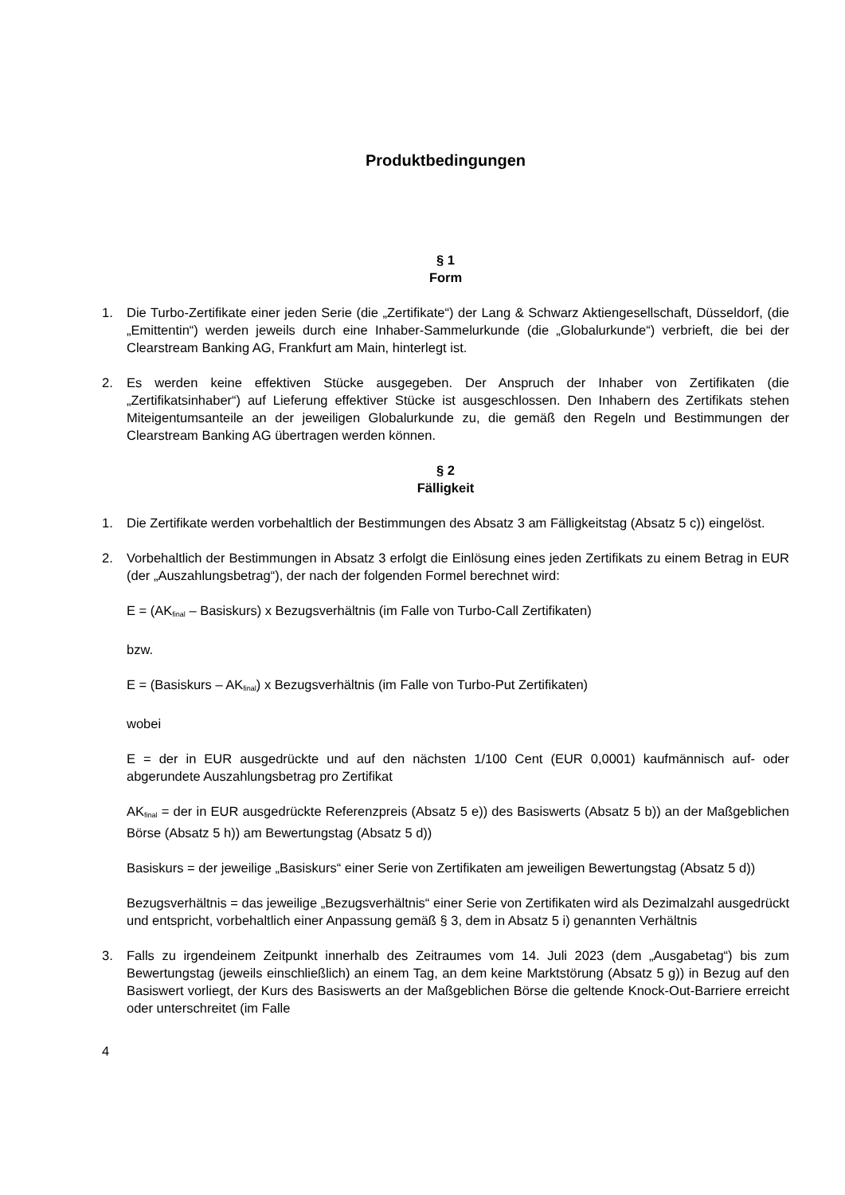Produktbedingungen
§ 1
Form
1. Die Turbo-Zertifikate einer jeden Serie (die „Zertifikate“) der Lang & Schwarz Aktiengesellschaft, Düsseldorf, (die „Emittentin“) werden jeweils durch eine Inhaber-Sammelurkunde (die „Globalurkunde“) verbrieft, die bei der Clearstream Banking AG, Frankfurt am Main, hinterlegt ist.
2. Es werden keine effektiven Stücke ausgegeben. Der Anspruch der Inhaber von Zertifikaten (die „Zertifikatsinhaber“) auf Lieferung effektiver Stücke ist ausgeschlossen. Den Inhabern des Zertifikats stehen Miteigentumsanteile an der jeweiligen Globalurkunde zu, die gemäß den Regeln und Bestimmungen der Clearstream Banking AG übertragen werden können.
§ 2
Fälligkeit
1. Die Zertifikate werden vorbehaltlich der Bestimmungen des Absatz 3 am Fälligkeitstag (Absatz 5 c)) eingelöst.
2. Vorbehaltlich der Bestimmungen in Absatz 3 erfolgt die Einlösung eines jeden Zertifikats zu einem Betrag in EUR (der „Auszahlungsbetrag“), der nach der folgenden Formel berechnet wird:
E = (AK<sub>final</sub> – Basiskurs) x Bezugsverhältnis (im Falle von Turbo-Call Zertifikaten)
bzw.
E = (Basiskurs – AK<sub>final</sub>) x Bezugsverhältnis (im Falle von Turbo-Put Zertifikaten)
wobei
E = der in EUR ausgedrückte und auf den nächsten 1/100 Cent (EUR 0,0001) kaufmännisch auf- oder abgerundete Auszahlungsbetrag pro Zertifikat
AK<sub>final</sub> = der in EUR ausgedrückte Referenzpreis (Absatz 5 e)) des Basiswerts (Absatz 5 b)) an der Maßgeblichen Börse (Absatz 5 h)) am Bewertungstag (Absatz 5 d))
Basiskurs = der jeweilige „Basiskurs“ einer Serie von Zertifikaten am jeweiligen Bewertungstag (Absatz 5 d))
Bezugsverhältnis = das jeweilige „Bezugsverhältnis“ einer Serie von Zertifikaten wird als Dezimalzahl ausgedrückt und entspricht, vorbehaltlich einer Anpassung gemäß § 3, dem in Absatz 5 i) genannten Verhältnis
3. Falls zu irgendeinem Zeitpunkt innerhalb des Zeitraumes vom 14. Juli 2023 (dem „Ausgabetag“) bis zum Bewertungstag (jeweils einschließlich) an einem Tag, an dem keine Marktstörung (Absatz 5 g)) in Bezug auf den Basiswert vorliegt, der Kurs des Basiswerts an der Maßgeblichen Börse die geltende Knock-Out-Barriere erreicht oder unterschreitet (im Falle
4